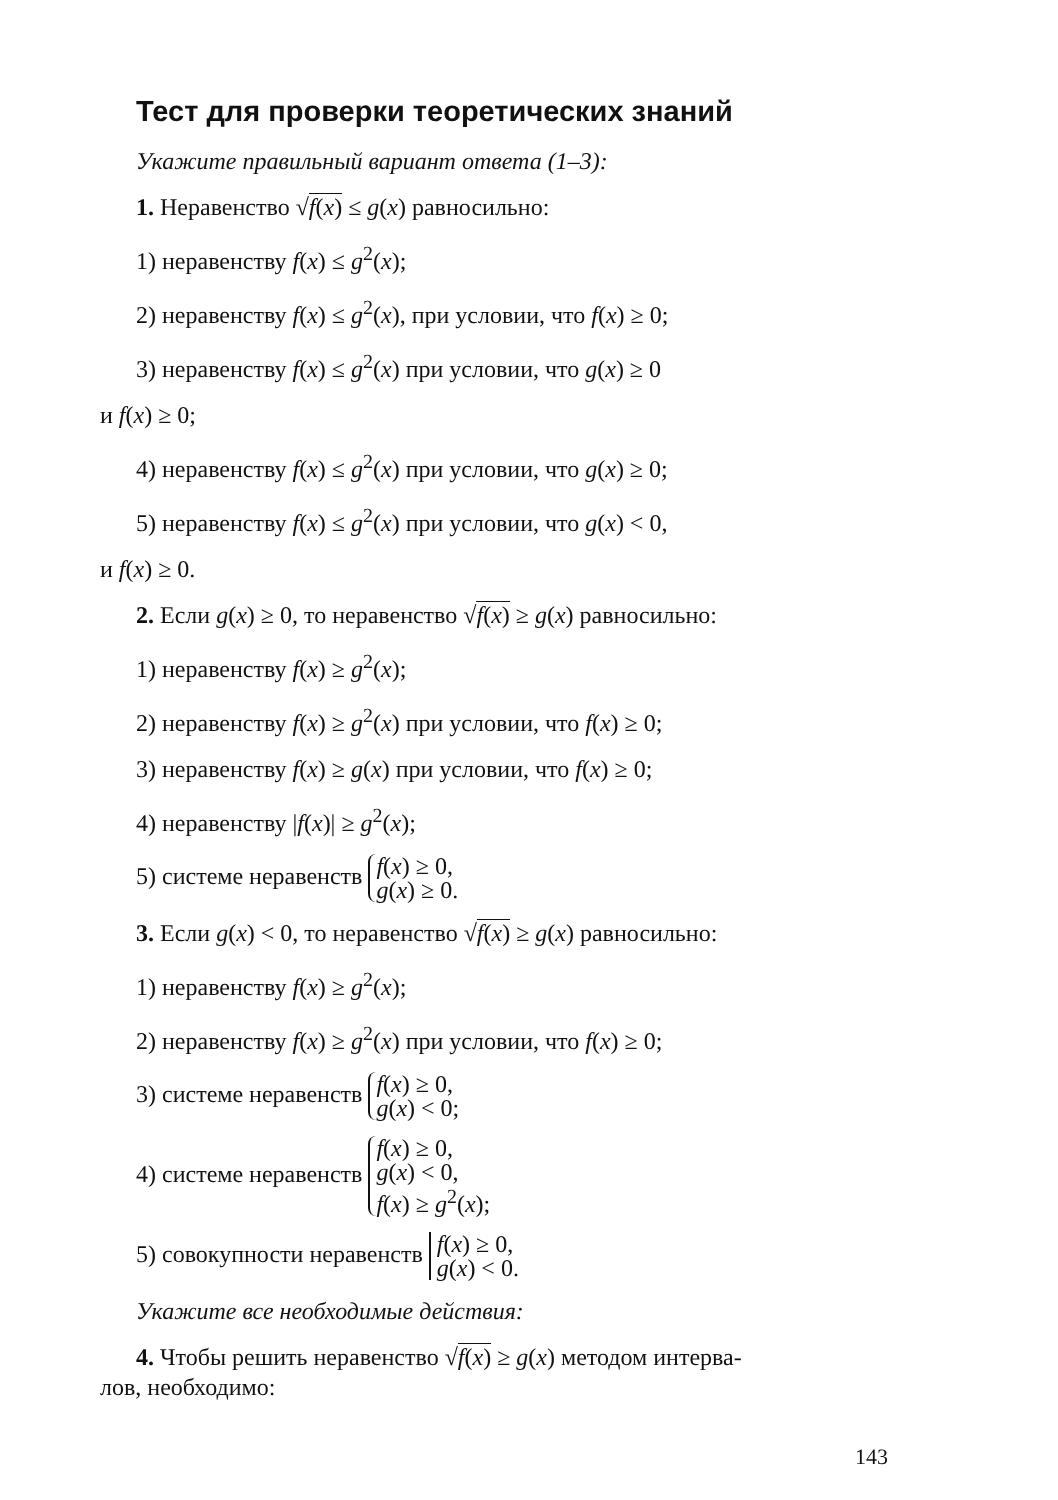Тест для проверки теоретических знаний
Укажите правильный вариант ответа (1–3):
1. Неравенство √f(x) ≤ g(x) равносильно:
1) неравенству f(x) ≤ g<sup>2</sup>(x);
2) неравенству f(x) ≤ g<sup>2</sup>(x), при условии, что f(x) ≥ 0;
3) неравенству f(x) ≤ g<sup>2</sup>(x) при условии, что g(x) ≥ 0
и f(x) ≥ 0;
4) неравенству f(x) ≤ g<sup>2</sup>(x) при условии, что g(x) ≥ 0;
5) неравенству f(x) ≤ g<sup>2</sup>(x) при условии, что g(x) < 0,
и f(x) ≥ 0.
2. Если g(x) ≥ 0, то неравенство √f(x) ≥ g(x) равносильно:
1) неравенству f(x) ≥ g<sup>2</sup>(x);
2) неравенству f(x) ≥ g<sup>2</sup>(x) при условии, что f(x) ≥ 0;
3) неравенству f(x) ≥ g(x) при условии, что f(x) ≥ 0;
4) неравенству |f(x)| ≥ g<sup>2</sup>(x);
5) системе неравенств f(x) ≥ 0,
g(x) ≥ 0.
3. Если g(x) < 0, то неравенство √f(x) ≥ g(x) равносильно:
1) неравенству f(x) ≥ g<sup>2</sup>(x);
2) неравенству f(x) ≥ g<sup>2</sup>(x) при условии, что f(x) ≥ 0;
3) системе неравенств f(x) ≥ 0,
g(x) < 0;
4) системе неравенств f(x) ≥ 0,
g(x) < 0,
f(x) ≥ g<sup>2</sup>(x);
5) совокупности неравенств f(x) ≥ 0,
g(x) < 0.
Укажите все необходимые действия:
4. Чтобы решить неравенство √f(x) ≥ g(x) методом интерва-
лов, необходимо:
143